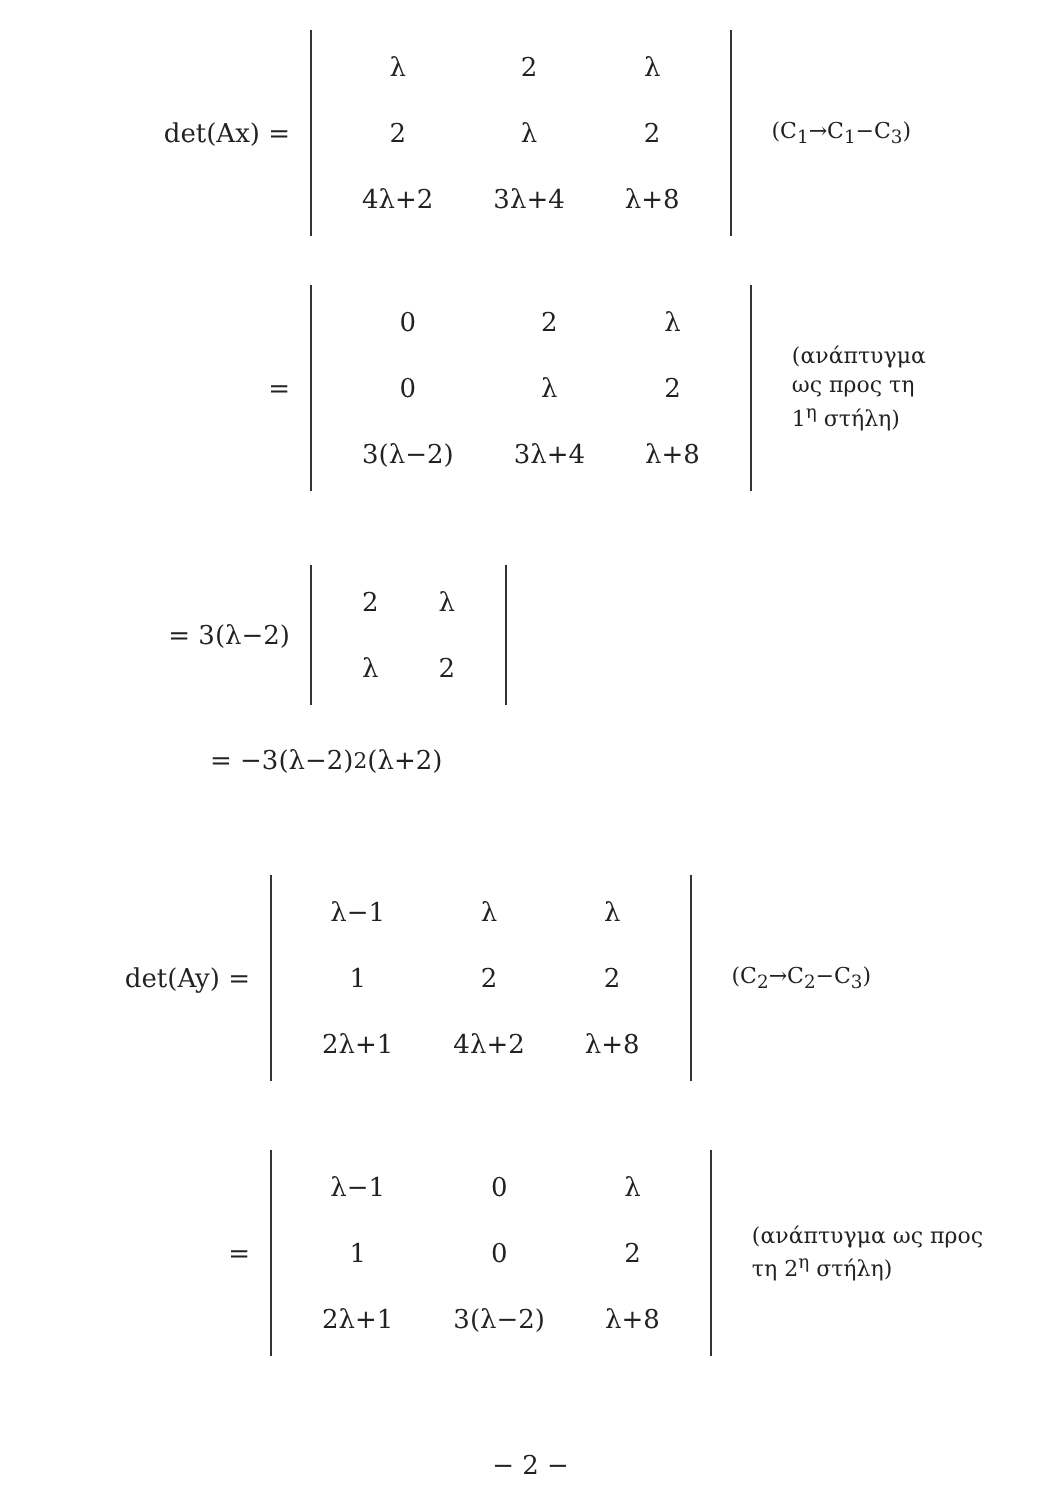det(Ax) =
| λ | 2 | λ |
| 2 | λ | 2 |
| 4λ+2 | 3λ+4 | λ+8 |
(C<sub>1</sub>→C<sub>1</sub>−C<sub>3</sub>)
=
| 0 | 2 | λ |
| 0 | λ | 2 |
| 3(λ−2) | 3λ+4 | λ+8 |
(ανάπτυγμα
ως προς τη
1<sup>η</sup> στήλη)
= 3(λ−2)
| 2 | λ |
| λ | 2 |
= −3(λ−2)<sup>2</sup>(λ+2)
det(Ay) =
| λ−1 | λ | λ |
| 1 | 2 | 2 |
| 2λ+1 | 4λ+2 | λ+8 |
(C<sub>2</sub>→C<sub>2</sub>−C<sub>3</sub>)
=
| λ−1 | 0 | λ |
| 1 | 0 | 2 |
| 2λ+1 | 3(λ−2) | λ+8 |
(ανάπτυγμα ως προς
τη 2<sup>η</sup> στήλη)
− 2 −